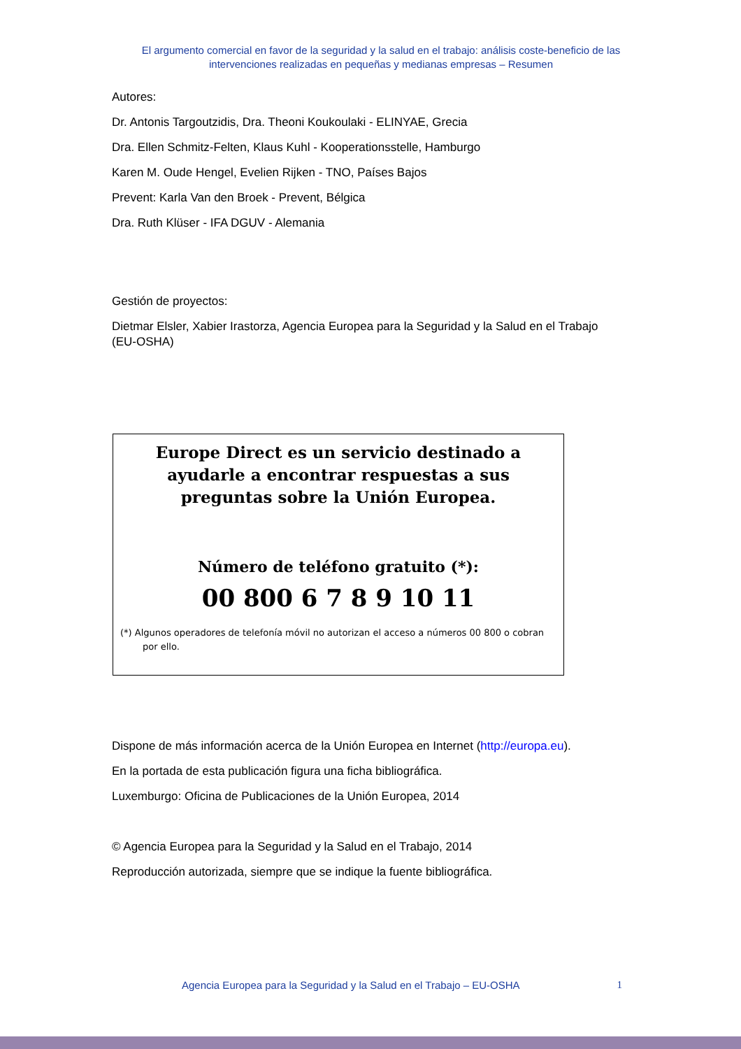El argumento comercial en favor de la seguridad y la salud en el trabajo: análisis coste-beneficio de las intervenciones realizadas en pequeñas y medianas empresas – Resumen
Autores:
Dr. Antonis Targoutzidis, Dra. Theoni Koukoulaki - ELINYAE, Grecia
Dra. Ellen Schmitz-Felten, Klaus Kuhl - Kooperationsstelle, Hamburgo
Karen M. Oude Hengel, Evelien Rijken - TNO, Países Bajos
Prevent: Karla Van den Broek - Prevent, Bélgica
Dra. Ruth Klüser - IFA DGUV - Alemania
Gestión de proyectos:
Dietmar Elsler, Xabier Irastorza, Agencia Europea para la Seguridad y la Salud en el Trabajo (EU-OSHA)
Europe Direct es un servicio destinado a ayudarle a encontrar respuestas a sus preguntas sobre la Unión Europea.
Número de teléfono gratuito (*):
00 800 6 7 8 9 10 11
(*) Algunos operadores de telefonía móvil no autorizan el acceso a números 00 800 o cobran por ello.
Dispone de más información acerca de la Unión Europea en Internet (http://europa.eu).
En la portada de esta publicación figura una ficha bibliográfica.
Luxemburgo: Oficina de Publicaciones de la Unión Europea, 2014
© Agencia Europea para la Seguridad y la Salud en el Trabajo, 2014
Reproducción autorizada, siempre que se indique la fuente bibliográfica.
Agencia Europea para la Seguridad y la Salud en el Trabajo – EU-OSHA 1